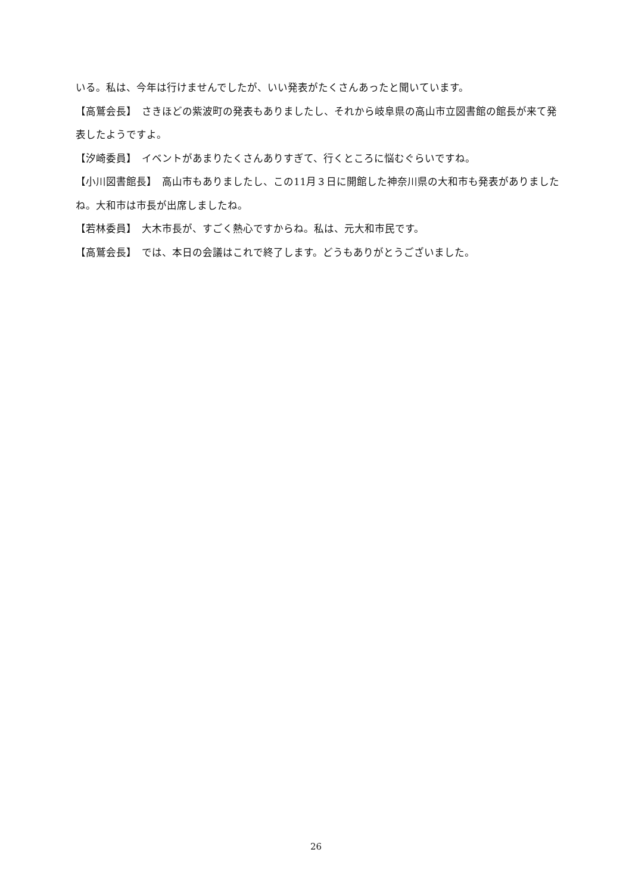いる。私は、今年は行けませんでしたが、いい発表がたくさんあったと聞いています。
【高鷲会長】　さきほどの紫波町の発表もありましたし、それから岐阜県の高山市立図書館の館長が来て発表したようですよ。
【汐崎委員】　イベントがあまりたくさんありすぎて、行くところに悩むぐらいですね。
【小川図書館長】　高山市もありましたし、この11月３日に開館した神奈川県の大和市も発表がありましたね。大和市は市長が出席しましたね。
【若林委員】　大木市長が、すごく熱心ですからね。私は、元大和市民です。
【高鷲会長】　では、本日の会議はこれで終了します。どうもありがとうございました。
26